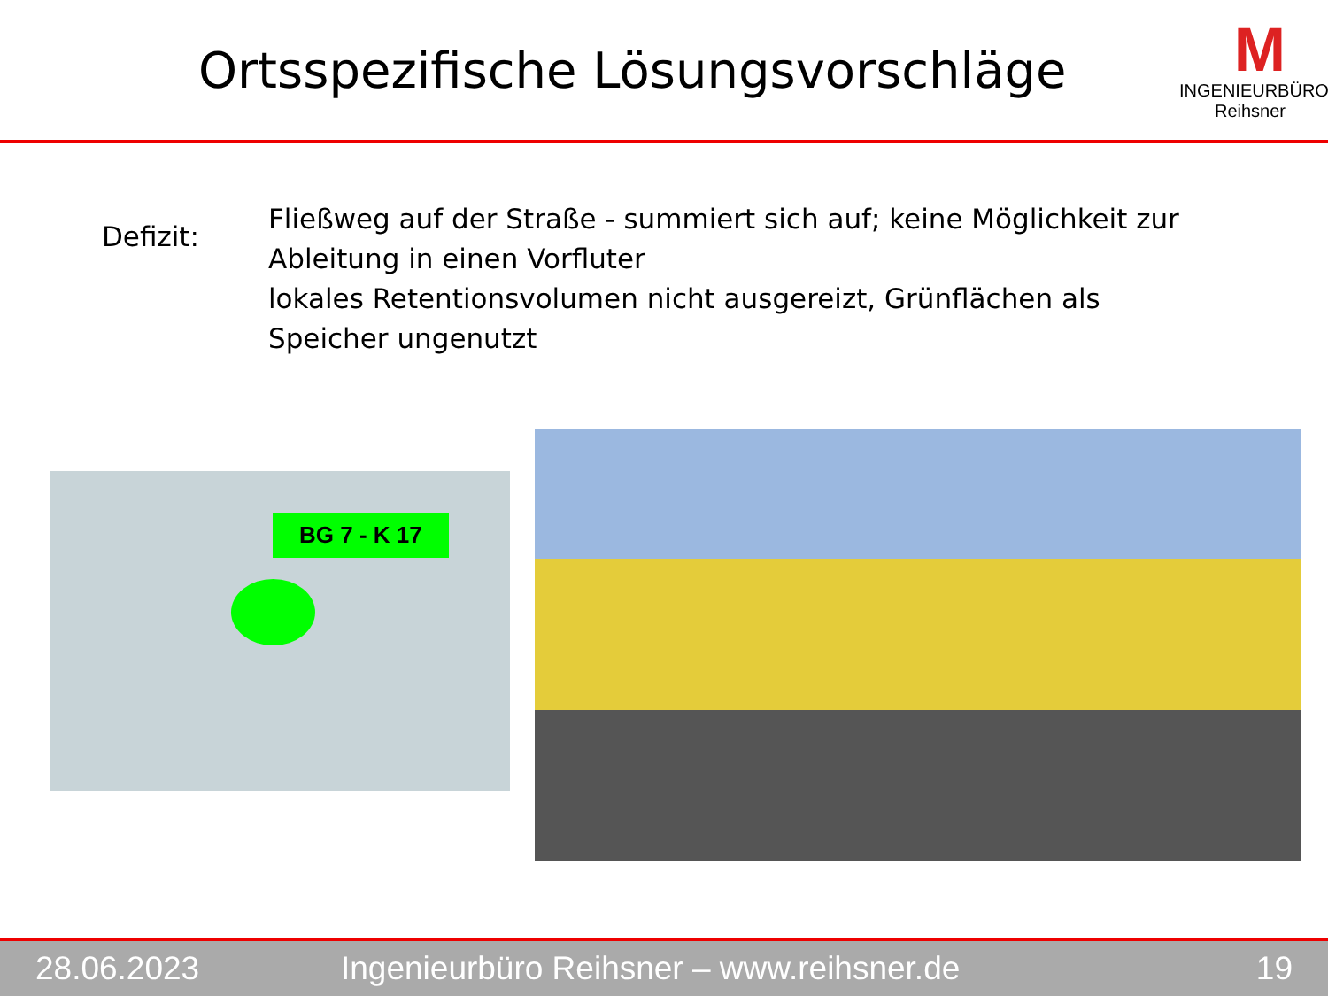Ortsspezifische Lösungsvorschläge
M
INGENIEURBÜRO Reihsner
Defizit:
Fließweg auf der Straße - summiert sich auf; keine Möglichkeit zur Ableitung in einen Vorfluter
lokales Retentionsvolumen nicht ausgereizt, Grünflächen als Speicher ungenutzt
BG 7 - K 17
28.06.2023 Ingenieurbüro Reihsner – www.reihsner.de 19